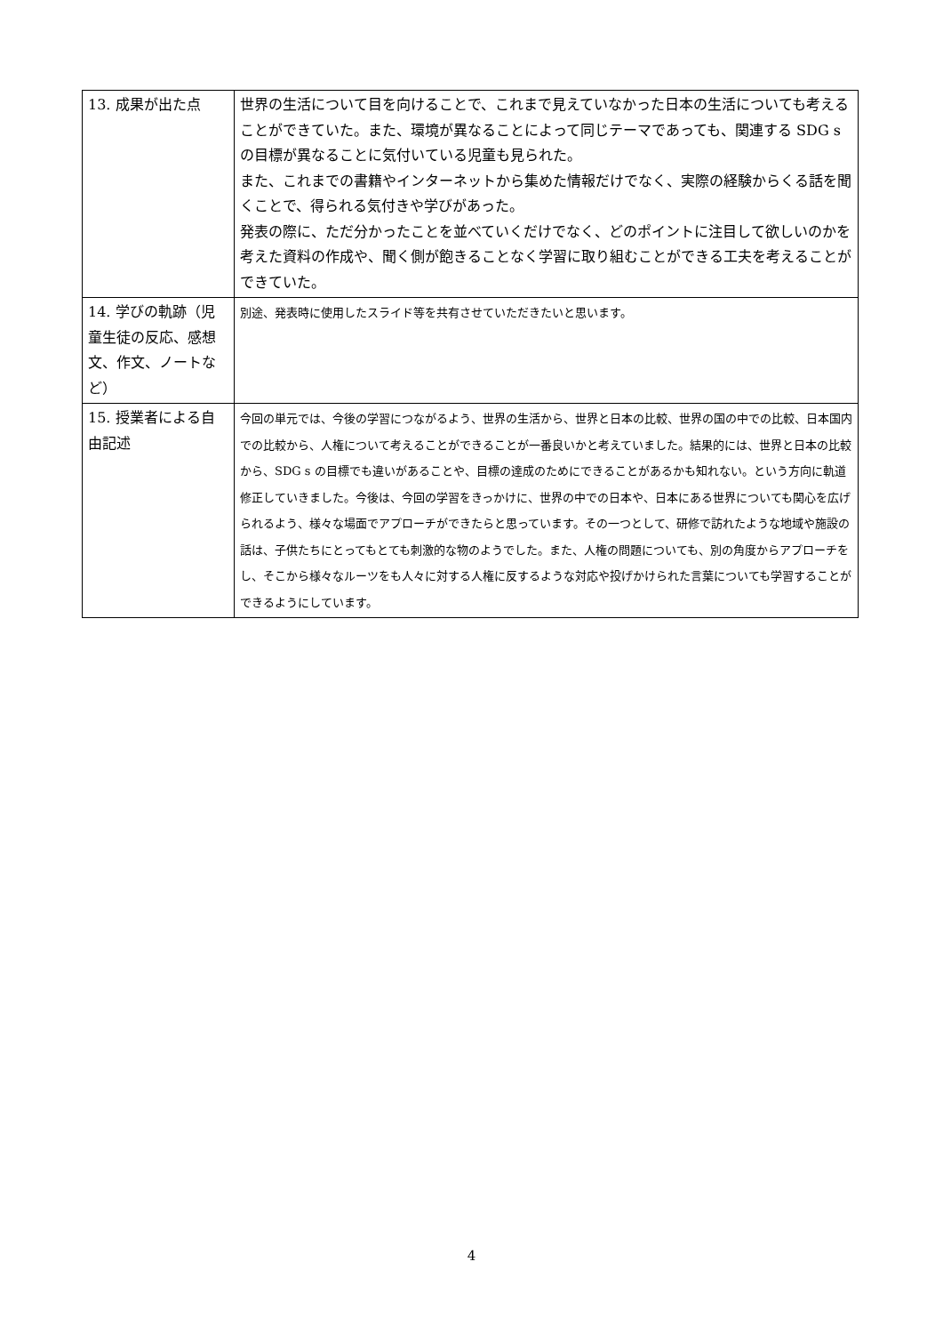| 13. 成果が出た点 | 世界の生活について目を向けることで、これまで見えていなかった日本の生活についても考えることができていた。また、環境が異なることによって同じテーマであっても、関連する SDG s の目標が異なることに気付いている児童も見られた。 また、これまでの書籍やインターネットから集めた情報だけでなく、実際の経験からくる話を聞くことで、得られる気付きや学びがあった。 発表の際に、ただ分かったことを並べていくだけでなく、どのポイントに注目して欲しいのかを考えた資料の作成や、聞く側が飽きることなく学習に取り組むことができる工夫を考えることができていた。 |
| 14. 学びの軌跡（児童生徒の反応、感想文、作文、ノートなど） | 別途、発表時に使用したスライド等を共有させていただきたいと思います。 |
| 15. 授業者による自由記述 | 今回の単元では、今後の学習につながるよう、世界の生活から、世界と日本の比較、世界の国の中での比較、日本国内での比較から、人権について考えることができることが一番良いかと考えていました。結果的には、世界と日本の比較から、SDG s の目標でも違いがあることや、目標の達成のためにできることがあるかも知れない。という方向に軌道修正していきました。今後は、今回の学習をきっかけに、世界の中での日本や、日本にある世界についても関心を広げられるよう、様々な場面でアプローチができたらと思っています。その一つとして、研修で訪れたような地域や施設の話は、子供たちにとってもとても刺激的な物のようでした。また、人権の問題についても、別の角度からアプローチをし、そこから様々なルーツをも人々に対する人権に反するような対応や投げかけられた言葉についても学習することができるようにしています。 |
4